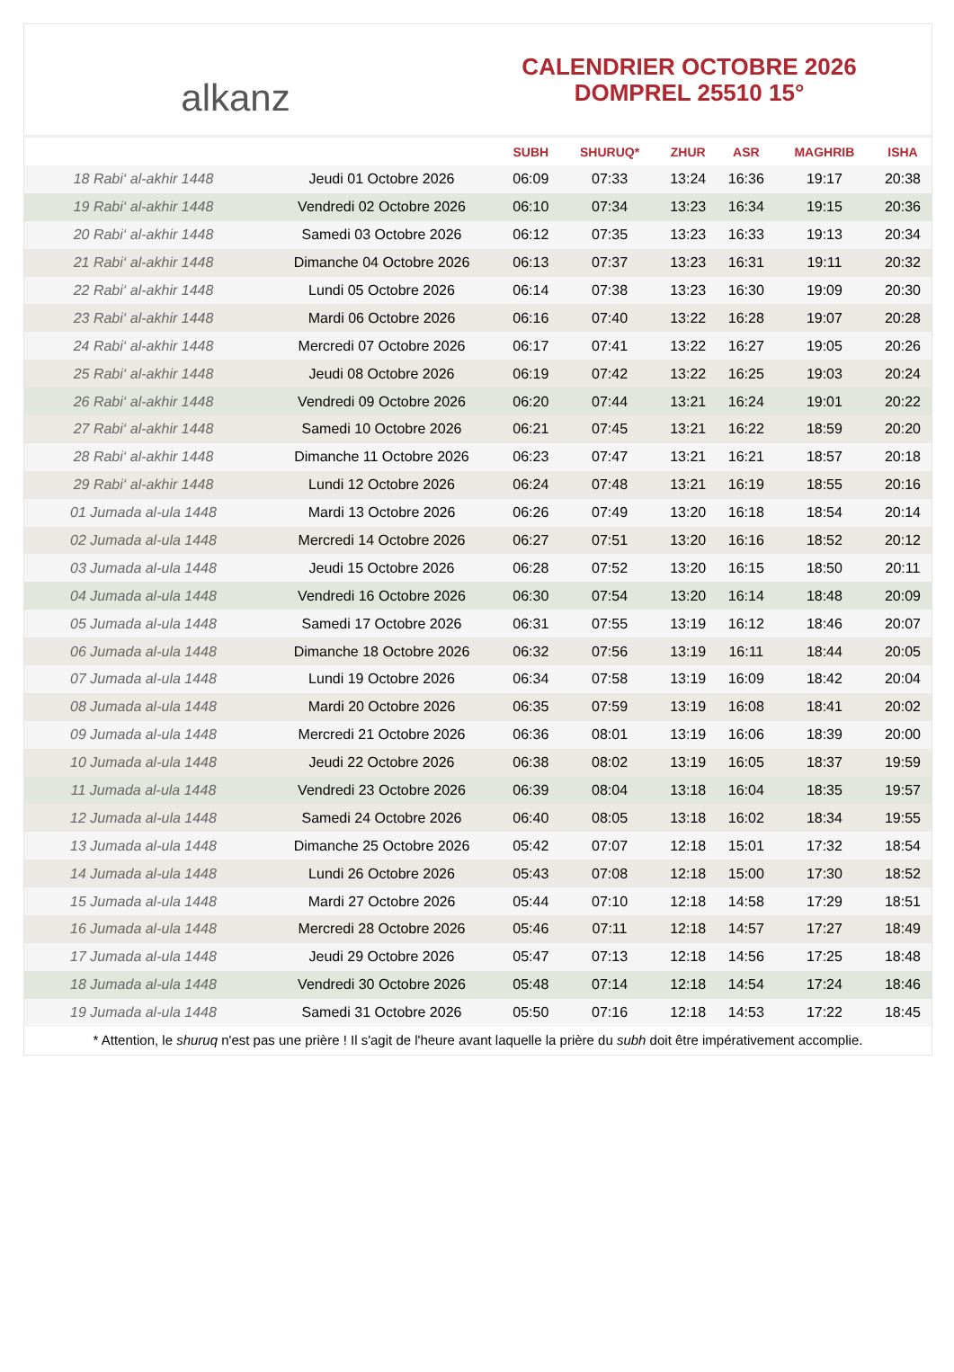alkanz
CALENDRIER OCTOBRE 2026
DOMPREL 25510 15°
| | | SUBH | SHURUQ* | ZHUR | ASR | MAGHRIB | ISHA |
| --- | --- | --- | --- | --- | --- | --- | --- |
| 18 Rabi‘ al-akhir 1448 | Jeudi 01 Octobre 2026 | 06:09 | 07:33 | 13:24 | 16:36 | 19:17 | 20:38 |
| 19 Rabi‘ al-akhir 1448 | Vendredi 02 Octobre 2026 | 06:10 | 07:34 | 13:23 | 16:34 | 19:15 | 20:36 |
| 20 Rabi‘ al-akhir 1448 | Samedi 03 Octobre 2026 | 06:12 | 07:35 | 13:23 | 16:33 | 19:13 | 20:34 |
| 21 Rabi‘ al-akhir 1448 | Dimanche 04 Octobre 2026 | 06:13 | 07:37 | 13:23 | 16:31 | 19:11 | 20:32 |
| 22 Rabi‘ al-akhir 1448 | Lundi 05 Octobre 2026 | 06:14 | 07:38 | 13:23 | 16:30 | 19:09 | 20:30 |
| 23 Rabi‘ al-akhir 1448 | Mardi 06 Octobre 2026 | 06:16 | 07:40 | 13:22 | 16:28 | 19:07 | 20:28 |
| 24 Rabi‘ al-akhir 1448 | Mercredi 07 Octobre 2026 | 06:17 | 07:41 | 13:22 | 16:27 | 19:05 | 20:26 |
| 25 Rabi‘ al-akhir 1448 | Jeudi 08 Octobre 2026 | 06:19 | 07:42 | 13:22 | 16:25 | 19:03 | 20:24 |
| 26 Rabi‘ al-akhir 1448 | Vendredi 09 Octobre 2026 | 06:20 | 07:44 | 13:21 | 16:24 | 19:01 | 20:22 |
| 27 Rabi‘ al-akhir 1448 | Samedi 10 Octobre 2026 | 06:21 | 07:45 | 13:21 | 16:22 | 18:59 | 20:20 |
| 28 Rabi‘ al-akhir 1448 | Dimanche 11 Octobre 2026 | 06:23 | 07:47 | 13:21 | 16:21 | 18:57 | 20:18 |
| 29 Rabi‘ al-akhir 1448 | Lundi 12 Octobre 2026 | 06:24 | 07:48 | 13:21 | 16:19 | 18:55 | 20:16 |
| 01 Jumada al-ula 1448 | Mardi 13 Octobre 2026 | 06:26 | 07:49 | 13:20 | 16:18 | 18:54 | 20:14 |
| 02 Jumada al-ula 1448 | Mercredi 14 Octobre 2026 | 06:27 | 07:51 | 13:20 | 16:16 | 18:52 | 20:12 |
| 03 Jumada al-ula 1448 | Jeudi 15 Octobre 2026 | 06:28 | 07:52 | 13:20 | 16:15 | 18:50 | 20:11 |
| 04 Jumada al-ula 1448 | Vendredi 16 Octobre 2026 | 06:30 | 07:54 | 13:20 | 16:14 | 18:48 | 20:09 |
| 05 Jumada al-ula 1448 | Samedi 17 Octobre 2026 | 06:31 | 07:55 | 13:19 | 16:12 | 18:46 | 20:07 |
| 06 Jumada al-ula 1448 | Dimanche 18 Octobre 2026 | 06:32 | 07:56 | 13:19 | 16:11 | 18:44 | 20:05 |
| 07 Jumada al-ula 1448 | Lundi 19 Octobre 2026 | 06:34 | 07:58 | 13:19 | 16:09 | 18:42 | 20:04 |
| 08 Jumada al-ula 1448 | Mardi 20 Octobre 2026 | 06:35 | 07:59 | 13:19 | 16:08 | 18:41 | 20:02 |
| 09 Jumada al-ula 1448 | Mercredi 21 Octobre 2026 | 06:36 | 08:01 | 13:19 | 16:06 | 18:39 | 20:00 |
| 10 Jumada al-ula 1448 | Jeudi 22 Octobre 2026 | 06:38 | 08:02 | 13:19 | 16:05 | 18:37 | 19:59 |
| 11 Jumada al-ula 1448 | Vendredi 23 Octobre 2026 | 06:39 | 08:04 | 13:18 | 16:04 | 18:35 | 19:57 |
| 12 Jumada al-ula 1448 | Samedi 24 Octobre 2026 | 06:40 | 08:05 | 13:18 | 16:02 | 18:34 | 19:55 |
| 13 Jumada al-ula 1448 | Dimanche 25 Octobre 2026 | 05:42 | 07:07 | 12:18 | 15:01 | 17:32 | 18:54 |
| 14 Jumada al-ula 1448 | Lundi 26 Octobre 2026 | 05:43 | 07:08 | 12:18 | 15:00 | 17:30 | 18:52 |
| 15 Jumada al-ula 1448 | Mardi 27 Octobre 2026 | 05:44 | 07:10 | 12:18 | 14:58 | 17:29 | 18:51 |
| 16 Jumada al-ula 1448 | Mercredi 28 Octobre 2026 | 05:46 | 07:11 | 12:18 | 14:57 | 17:27 | 18:49 |
| 17 Jumada al-ula 1448 | Jeudi 29 Octobre 2026 | 05:47 | 07:13 | 12:18 | 14:56 | 17:25 | 18:48 |
| 18 Jumada al-ula 1448 | Vendredi 30 Octobre 2026 | 05:48 | 07:14 | 12:18 | 14:54 | 17:24 | 18:46 |
| 19 Jumada al-ula 1448 | Samedi 31 Octobre 2026 | 05:50 | 07:16 | 12:18 | 14:53 | 17:22 | 18:45 |
* Attention, le shuruq n'est pas une prière ! Il s'agit de l'heure avant laquelle la prière du subh doit être impérativement accomplie.